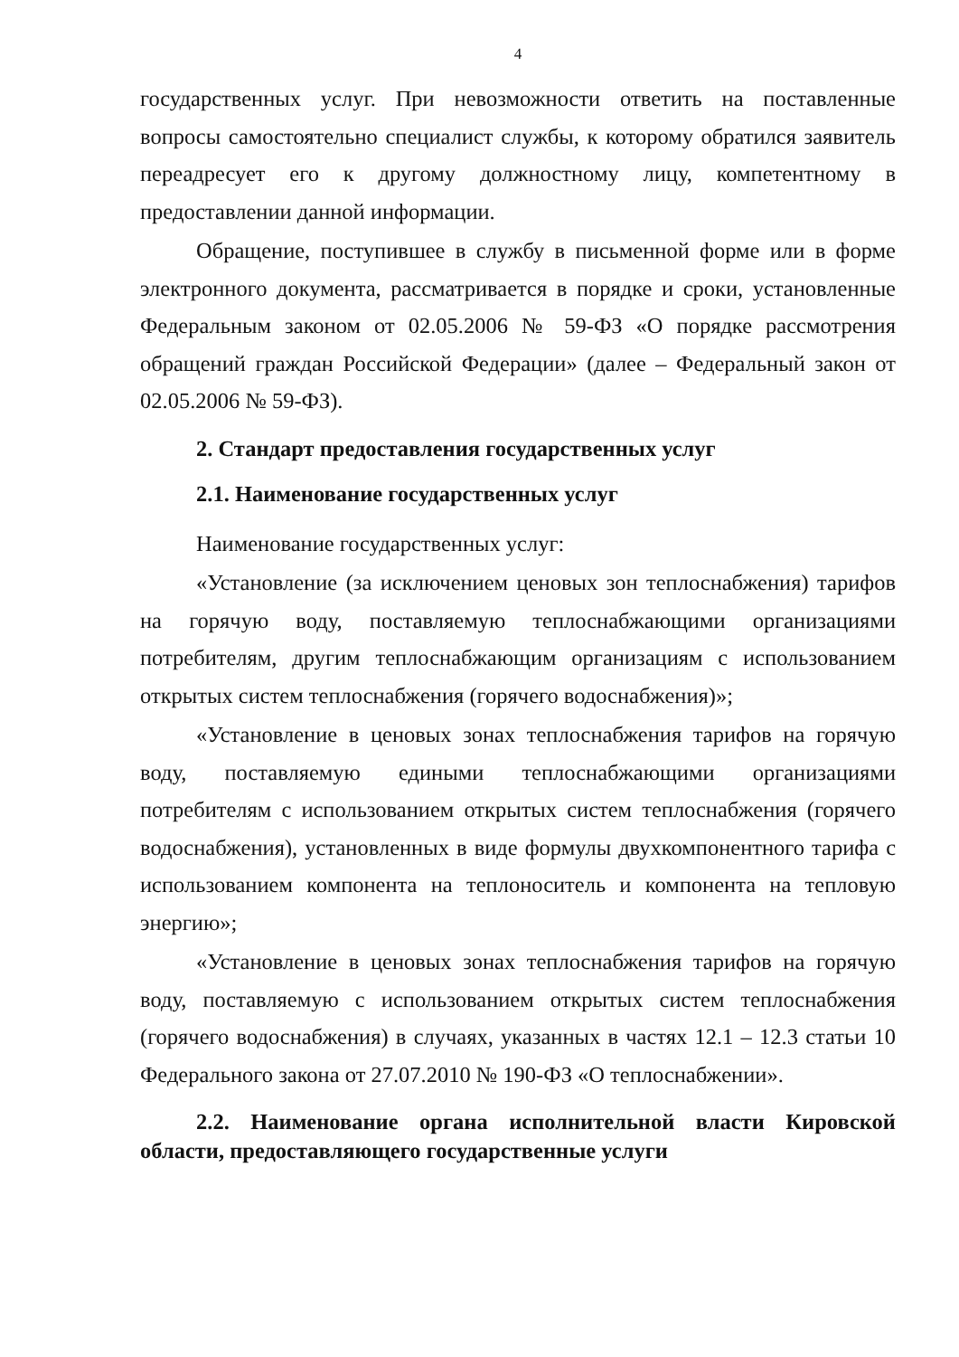4
государственных услуг. При невозможности ответить на поставленные вопросы самостоятельно специалист службы, к которому обратился заявитель переадресует его к другому должностному лицу, компетентному в предоставлении данной информации.
Обращение, поступившее в службу в письменной форме или в форме электронного документа, рассматривается в порядке и сроки, установленные Федеральным законом от 02.05.2006 № 59-ФЗ «О порядке рассмотрения обращений граждан Российской Федерации» (далее – Федеральный закон от 02.05.2006 № 59-ФЗ).
2. Стандарт предоставления государственных услуг
2.1. Наименование государственных услуг
Наименование государственных услуг:
«Установление (за исключением ценовых зон теплоснабжения) тарифов на горячую воду, поставляемую теплоснабжающими организациями потребителям, другим теплоснабжающим организациям с использованием открытых систем теплоснабжения (горячего водоснабжения)»;
«Установление в ценовых зонах теплоснабжения тарифов на горячую воду, поставляемую едиными теплоснабжающими организациями потребителям с использованием открытых систем теплоснабжения (горячего водоснабжения), установленных в виде формулы двухкомпонентного тарифа с использованием компонента на теплоноситель и компонента на тепловую энергию»;
«Установление в ценовых зонах теплоснабжения тарифов на горячую воду, поставляемую с использованием открытых систем теплоснабжения (горячего водоснабжения) в случаях, указанных в частях 12.1 – 12.3 статьи 10 Федерального закона от 27.07.2010 № 190-ФЗ «О теплоснабжении».
2.2. Наименование органа исполнительной власти Кировской области, предоставляющего государственные услуги